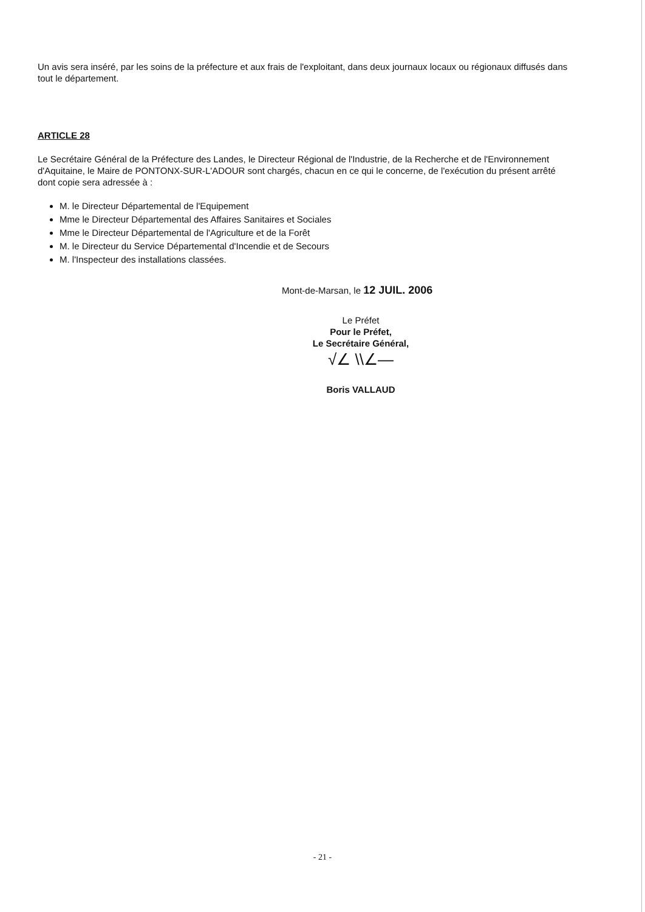Un avis sera inséré, par les soins de la préfecture et aux frais de l'exploitant, dans deux journaux locaux ou régionaux diffusés dans tout le département.
ARTICLE 28
Le Secrétaire Général de la Préfecture des Landes, le Directeur Régional de l'Industrie, de la Recherche et de l'Environnement d'Aquitaine, le Maire de PONTONX-SUR-L'ADOUR sont chargés, chacun en ce qui le concerne, de l'exécution du présent arrêté dont copie sera adressée à :
M. le Directeur Départemental de l'Equipement
Mme le Directeur Départemental des Affaires Sanitaires et Sociales
Mme le Directeur Départemental de l'Agriculture et de la Forêt
M. le Directeur du Service Départemental d'Incendie et de Secours
M. l'Inspecteur des installations classées.
Mont-de-Marsan, le 12 JUIL. 2006
Le Préfet
Pour le Préfet,
Le Secrétaire Général,
√∠ \\∠—
Boris VALLAUD
- 21 -